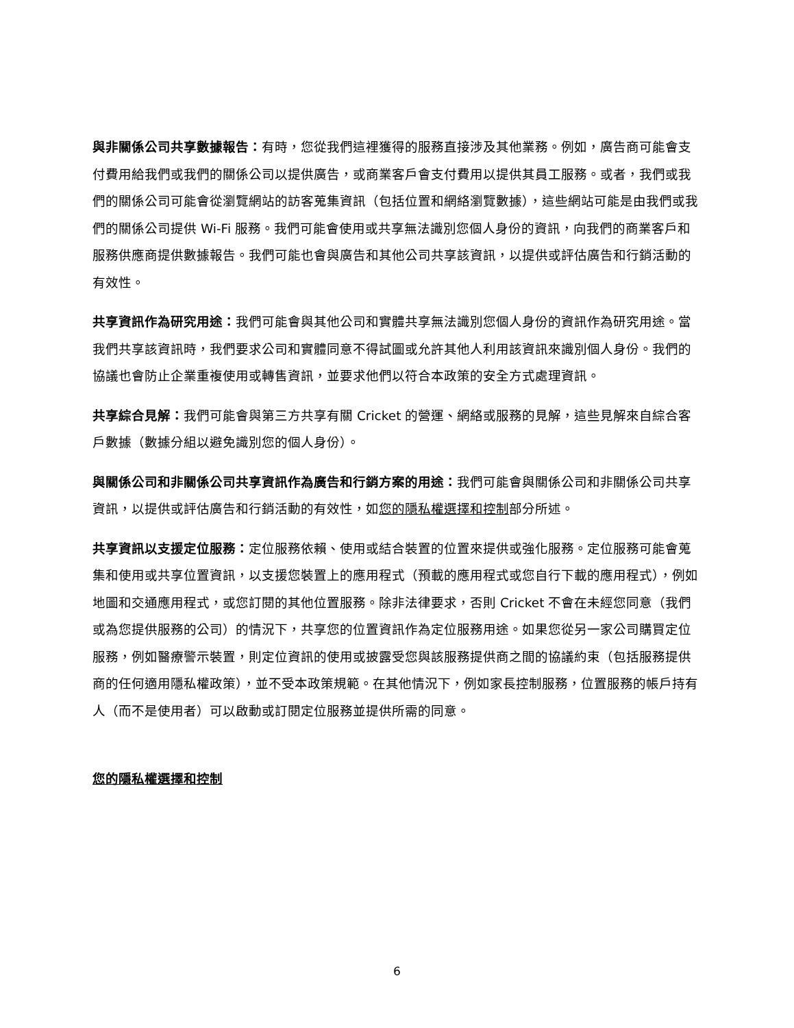與非關係公司共享數據報告：有時，您從我們這裡獲得的服務直接涉及其他業務。例如，廣告商可能會支付費用給我們或我們的關係公司以提供廣告，或商業客戶會支付費用以提供其員工服務。或者，我們或我們的關係公司可能會從瀏覽網站的訪客蒐集資訊（包括位置和網絡瀏覽數據），這些網站可能是由我們或我們的關係公司提供 Wi-Fi 服務。我們可能會使用或共享無法識別您個人身份的資訊，向我們的商業客戶和服務供應商提供數據報告。我們可能也會與廣告和其他公司共享該資訊，以提供或評估廣告和行銷活動的有效性。
共享資訊作為研究用途：我們可能會與其他公司和實體共享無法識別您個人身份的資訊作為研究用途。當我們共享該資訊時，我們要求公司和實體同意不得試圖或允許其他人利用該資訊來識別個人身份。我們的協議也會防止企業重複使用或轉售資訊，並要求他們以符合本政策的安全方式處理資訊。
共享綜合見解：我們可能會與第三方共享有關 Cricket 的營運、網絡或服務的見解，這些見解來自綜合客戶數據（數據分組以避免識別您的個人身份）。
與關係公司和非關係公司共享資訊作為廣告和行銷方案的用途：我們可能會與關係公司和非關係公司共享資訊，以提供或評估廣告和行銷活動的有效性，如您的隱私權選擇和控制部分所述。
共享資訊以支援定位服務：定位服務依賴、使用或結合裝置的位置來提供或強化服務。定位服務可能會蒐集和使用或共享位置資訊，以支援您裝置上的應用程式（預載的應用程式或您自行下載的應用程式），例如地圖和交通應用程式，或您訂閱的其他位置服務。除非法律要求，否則 Cricket 不會在未經您同意（我們或為您提供服務的公司）的情況下，共享您的位置資訊作為定位服務用途。如果您從另一家公司購買定位服務，例如醫療警示裝置，則定位資訊的使用或披露受您與該服務提供商之間的協議約束（包括服務提供商的任何適用隱私權政策），並不受本政策規範。在其他情況下，例如家長控制服務，位置服務的帳戶持有人（而不是使用者）可以啟動或訂閱定位服務並提供所需的同意。
您的隱私權選擇和控制
6